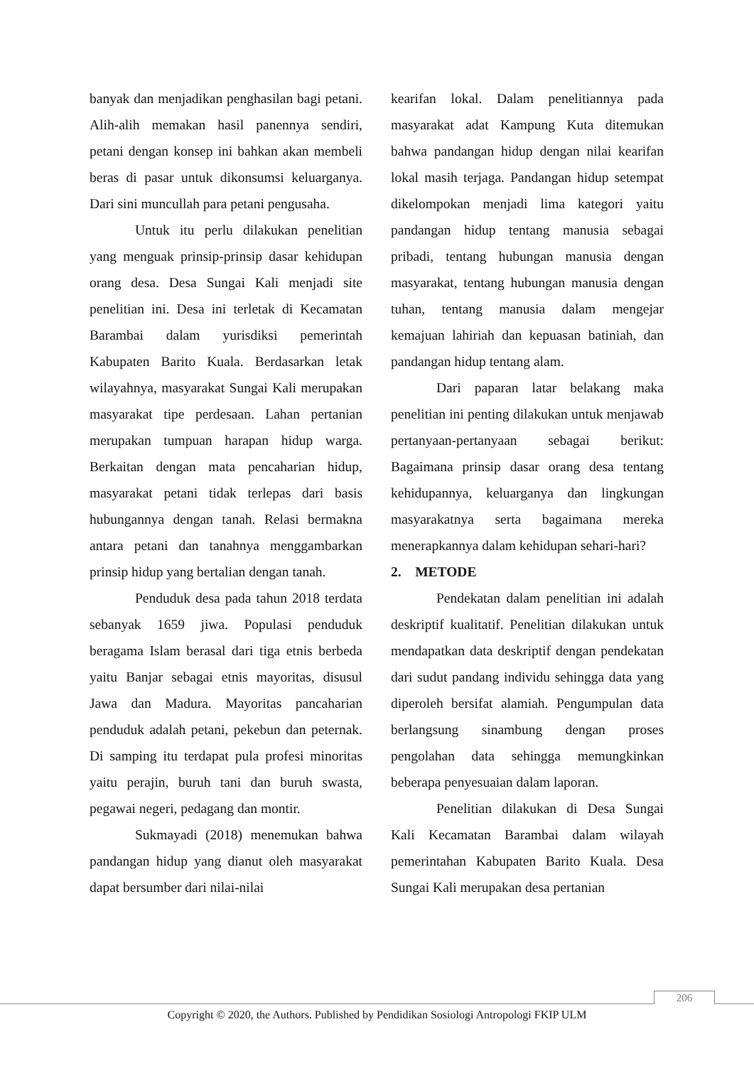banyak dan menjadikan penghasilan bagi petani. Alih-alih memakan hasil panennya sendiri, petani dengan konsep ini bahkan akan membeli beras di pasar untuk dikonsumsi keluarganya. Dari sini muncullah para petani pengusaha.
Untuk itu perlu dilakukan penelitian yang menguak prinsip-prinsip dasar kehidupan orang desa. Desa Sungai Kali menjadi site penelitian ini. Desa ini terletak di Kecamatan Barambai dalam yurisdiksi pemerintah Kabupaten Barito Kuala. Berdasarkan letak wilayahnya, masyarakat Sungai Kali merupakan masyarakat tipe perdesaan. Lahan pertanian merupakan tumpuan harapan hidup warga. Berkaitan dengan mata pencaharian hidup, masyarakat petani tidak terlepas dari basis hubungannya dengan tanah. Relasi bermakna antara petani dan tanahnya menggambarkan prinsip hidup yang bertalian dengan tanah.
Penduduk desa pada tahun 2018 terdata sebanyak 1659 jiwa. Populasi penduduk beragama Islam berasal dari tiga etnis berbeda yaitu Banjar sebagai etnis mayoritas, disusul Jawa dan Madura. Mayoritas pancaharian penduduk adalah petani, pekebun dan peternak. Di samping itu terdapat pula profesi minoritas yaitu perajin, buruh tani dan buruh swasta, pegawai negeri, pedagang dan montir.
Sukmayadi (2018) menemukan bahwa pandangan hidup yang dianut oleh masyarakat dapat bersumber dari nilai-nilai
kearifan lokal. Dalam penelitiannya pada masyarakat adat Kampung Kuta ditemukan bahwa pandangan hidup dengan nilai kearifan lokal masih terjaga. Pandangan hidup setempat dikelompokan menjadi lima kategori yaitu pandangan hidup tentang manusia sebagai pribadi, tentang hubungan manusia dengan masyarakat, tentang hubungan manusia dengan tuhan, tentang manusia dalam mengejar kemajuan lahiriah dan kepuasan batiniah, dan pandangan hidup tentang alam.
Dari paparan latar belakang maka penelitian ini penting dilakukan untuk menjawab pertanyaan-pertanyaan sebagai berikut: Bagaimana prinsip dasar orang desa tentang kehidupannya, keluarganya dan lingkungan masyarakatnya serta bagaimana mereka menerapkannya dalam kehidupan sehari-hari?
2. METODE
Pendekatan dalam penelitian ini adalah deskriptif kualitatif. Penelitian dilakukan untuk mendapatkan data deskriptif dengan pendekatan dari sudut pandang individu sehingga data yang diperoleh bersifat alamiah. Pengumpulan data berlangsung sinambung dengan proses pengolahan data sehingga memungkinkan beberapa penyesuaian dalam laporan.
Penelitian dilakukan di Desa Sungai Kali Kecamatan Barambai dalam wilayah pemerintahan Kabupaten Barito Kuala. Desa Sungai Kali merupakan desa pertanian
206
Copyright © 2020, the Authors. Published by Pendidikan Sosiologi Antropologi FKIP ULM